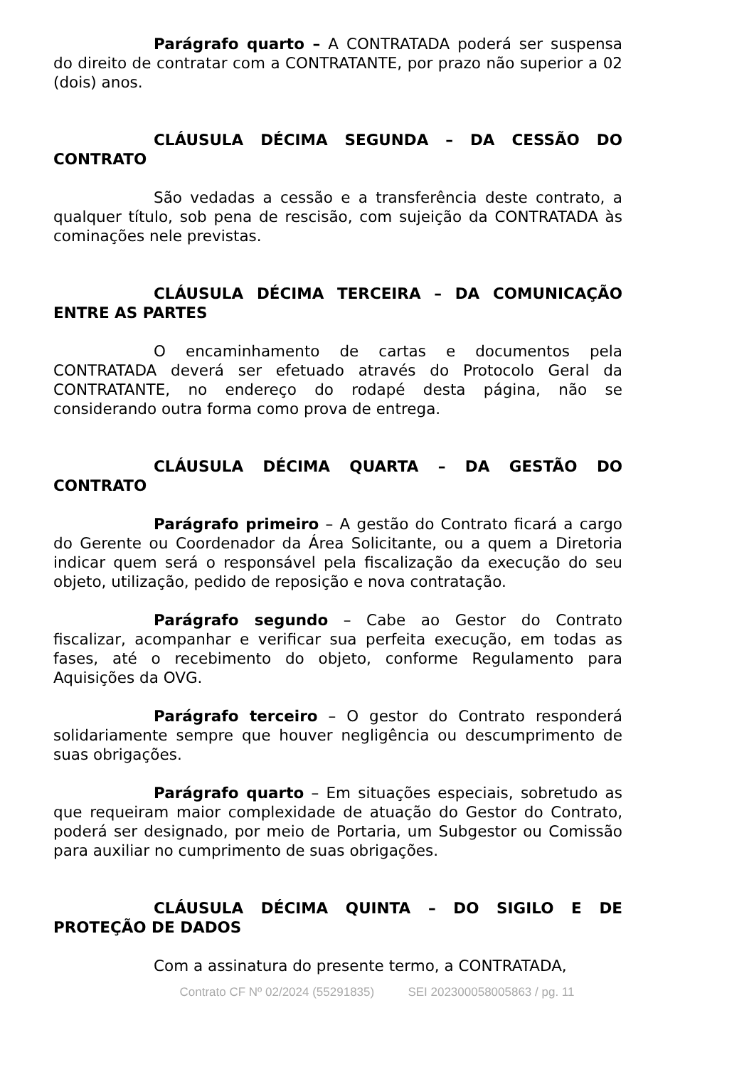Parágrafo quarto – A CONTRATADA poderá ser suspensa do direito de contratar com a CONTRATANTE, por prazo não superior a 02 (dois) anos.
CLÁUSULA DÉCIMA SEGUNDA – DA CESSÃO DO CONTRATO
São vedadas a cessão e a transferência deste contrato, a qualquer título, sob pena de rescisão, com sujeição da CONTRATADA às cominações nele previstas.
CLÁUSULA DÉCIMA TERCEIRA – DA COMUNICAÇÃO ENTRE AS PARTES
O encaminhamento de cartas e documentos pela CONTRATADA deverá ser efetuado através do Protocolo Geral da CONTRATANTE, no endereço do rodapé desta página, não se considerando outra forma como prova de entrega.
CLÁUSULA DÉCIMA QUARTA – DA GESTÃO DO CONTRATO
Parágrafo primeiro – A gestão do Contrato ficará a cargo do Gerente ou Coordenador da Área Solicitante, ou a quem a Diretoria indicar quem será o responsável pela fiscalização da execução do seu objeto, utilização, pedido de reposição e nova contratação.
Parágrafo segundo – Cabe ao Gestor do Contrato fiscalizar, acompanhar e verificar sua perfeita execução, em todas as fases, até o recebimento do objeto, conforme Regulamento para Aquisições da OVG.
Parágrafo terceiro – O gestor do Contrato responderá solidariamente sempre que houver negligência ou descumprimento de suas obrigações.
Parágrafo quarto – Em situações especiais, sobretudo as que requeiram maior complexidade de atuação do Gestor do Contrato, poderá ser designado, por meio de Portaria, um Subgestor ou Comissão para auxiliar no cumprimento de suas obrigações.
CLÁUSULA DÉCIMA QUINTA – DO SIGILO E DE PROTEÇÃO DE DADOS
Com a assinatura do presente termo, a CONTRATADA,
Contrato CF Nº 02/2024 (55291835) SEI 202300058005863 / pg. 11